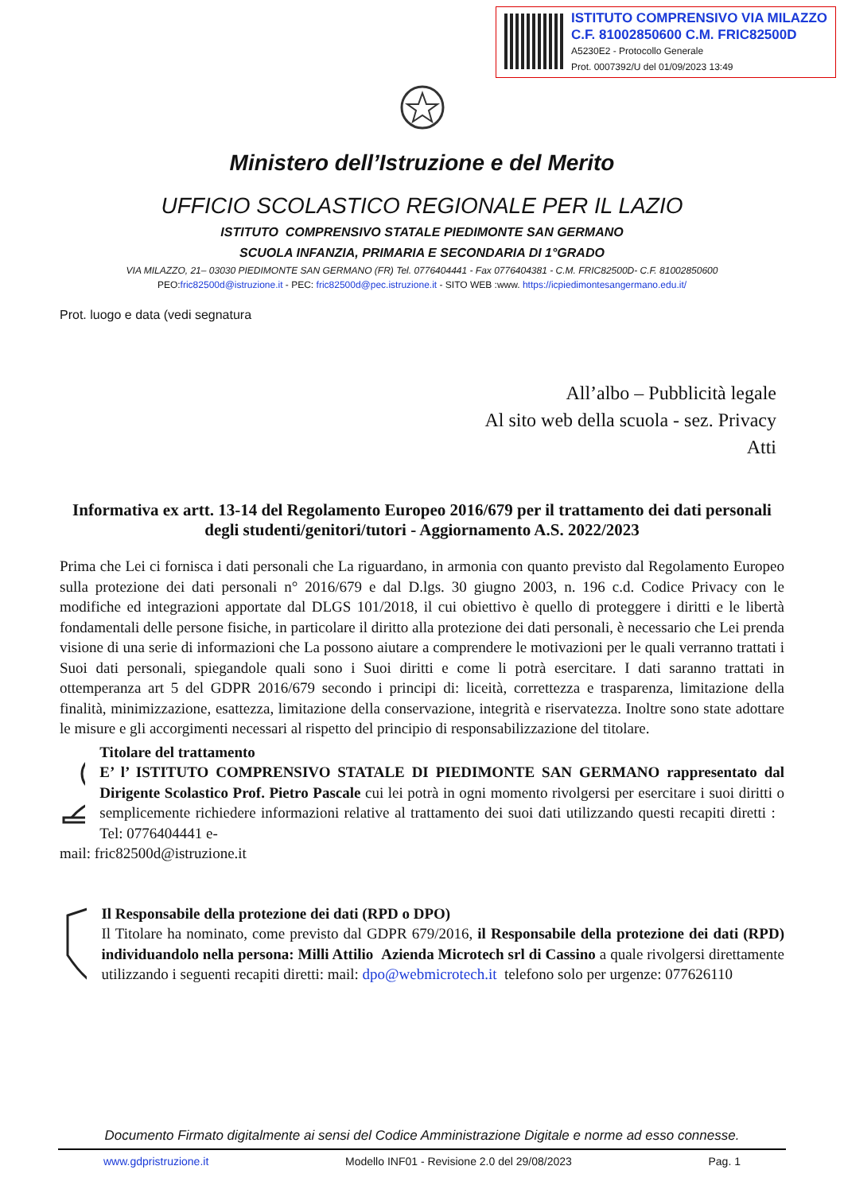ISTITUTO COMPRENSIVO VIA MILAZZO
C.F. 81002850600 C.M. FRIC82500D
A5230E2 - Protocollo Generale
Prot. 0007392/U del 01/09/2023 13:49
Ministero dell’Istruzione e del Merito
UFFICIO SCOLASTICO REGIONALE PER IL LAZIO
ISTITUTO COMPRENSIVO STATALE PIEDIMONTE SAN GERMANO
SCUOLA INFANZIA, PRIMARIA E SECONDARIA DI 1°GRADO
VIA MILAZZO, 21– 03030 PIEDIMONTE SAN GERMANO (FR) Tel. 0776404441 - Fax 0776404381 - C.M. FRIC82500D- C.F. 81002850600
PEO:fric82500d@istruzione.it - PEC: fric82500d@pec.istruzione.it - SITO WEB :www. https://icpiedimontesangermano.edu.it/
Prot. luogo e data (vedi segnatura
All’albo – Pubblicità legale
Al sito web della scuola - sez. Privacy
Atti
Informativa ex artt. 13-14 del Regolamento Europeo 2016/679 per il trattamento dei dati personali degli studenti/genitori/tutori - Aggiornamento A.S. 2022/2023
Prima che Lei ci fornisca i dati personali che La riguardano, in armonia con quanto previsto dal Regolamento Europeo sulla protezione dei dati personali n° 2016/679 e dal D.lgs. 30 giugno 2003, n. 196 c.d. Codice Privacy con le modifiche ed integrazioni apportate dal DLGS 101/2018, il cui obiettivo è quello di proteggere i diritti e le libertà fondamentali delle persone fisiche, in particolare il diritto alla protezione dei dati personali, è necessario che Lei prenda visione di una serie di informazioni che La possono aiutare a comprendere le motivazioni per le quali verranno trattati i Suoi dati personali, spiegandole quali sono i Suoi diritti e come li potrà esercitare. I dati saranno trattati in ottemperanza art 5 del GDPR 2016/679 secondo i principi di: liceità, correttezza e trasparenza, limitazione della finalità, minimizzazione, esattezza, limitazione della conservazione, integrità e riservatezza. Inoltre sono state adottare le misure e gli accorgimenti necessari al rispetto del principio di responsabilizzazione del titolare.
Titolare del trattamento
E’ l’ ISTITUTO COMPRENSIVO STATALE DI PIEDIMONTE SAN GERMANO rappresentato dal Dirigente Scolastico Prof. Pietro Pascale cui lei potrà in ogni momento rivolgersi per esercitare i suoi diritti o semplicemente richiedere informazioni relative al trattamento dei suoi dati utilizzando questi recapiti diretti : Tel: 0776404441 e-
mail: fric82500d@istruzione.it
Il Responsabile della protezione dei dati (RPD o DPO)
Il Titolare ha nominato, come previsto dal GDPR 679/2016, il Responsabile della protezione dei dati (RPD) individuandolo nella persona: Milli Attilio Azienda Microtech srl di Cassino a quale rivolgersi direttamente utilizzando i seguenti recapiti diretti: mail: dpo@webmicrotech.it telefono solo per urgenze: 077626110
Documento Firmato digitalmente ai sensi del Codice Amministrazione Digitale e norme ad esso connesse.
www.gdpristruzione.it Modello INF01 - Revisione 2.0 del 29/08/2023 Pag. 1